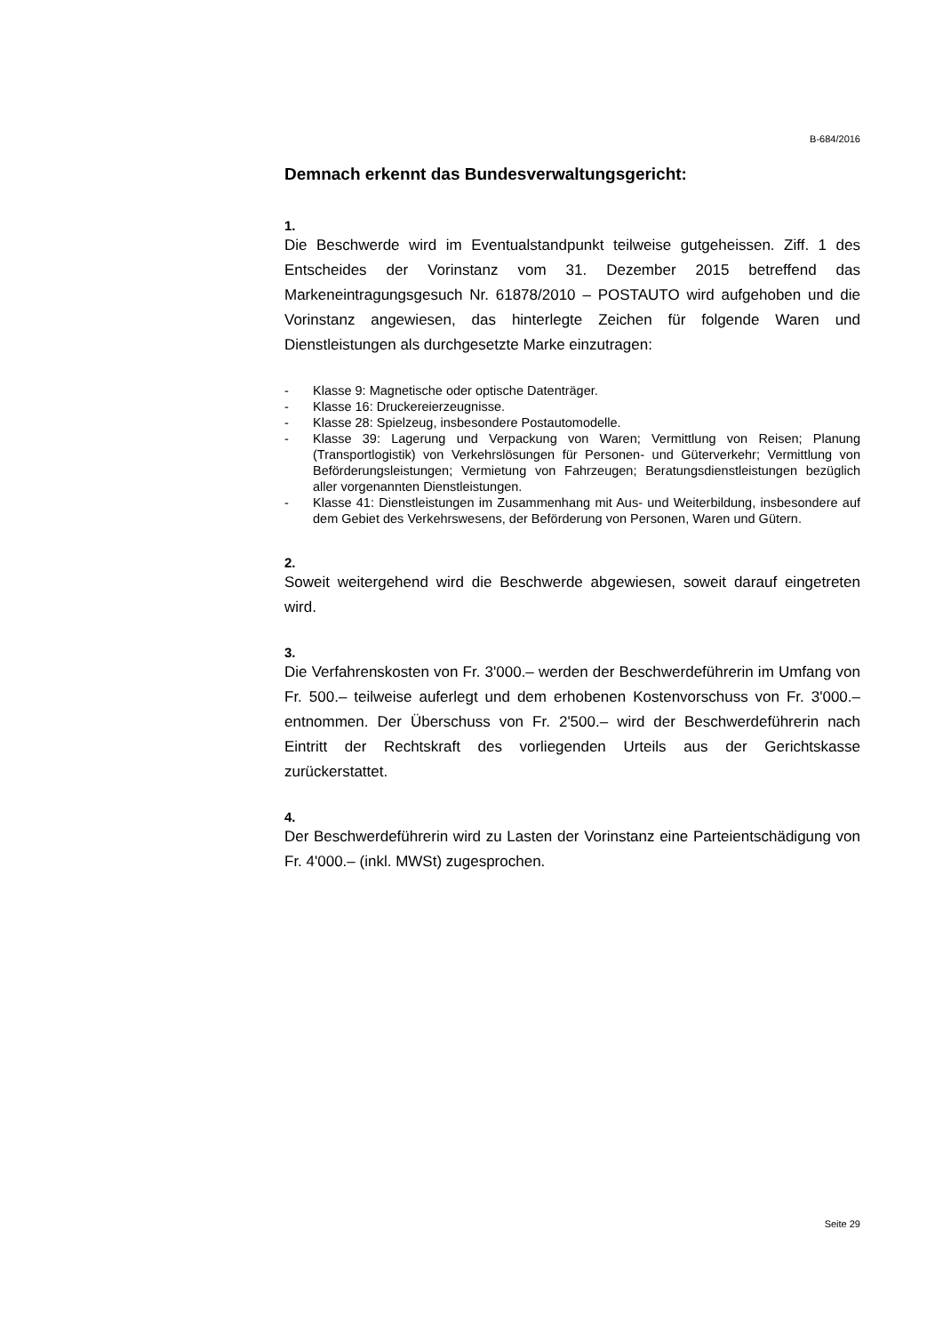B-684/2016
Demnach erkennt das Bundesverwaltungsgericht:
1.
Die Beschwerde wird im Eventualstandpunkt teilweise gutgeheissen. Ziff. 1 des Entscheides der Vorinstanz vom 31. Dezember 2015 betreffend das Markeneintragungsgesuch Nr. 61878/2010 – POSTAUTO wird aufgehoben und die Vorinstanz angewiesen, das hinterlegte Zeichen für folgende Waren und Dienstleistungen als durchgesetzte Marke einzutragen:
- Klasse 9: Magnetische oder optische Datenträger.
- Klasse 16: Druckereierzeugnisse.
- Klasse 28: Spielzeug, insbesondere Postautomodelle.
- Klasse 39: Lagerung und Verpackung von Waren; Vermittlung von Reisen; Planung (Transportlogistik) von Verkehrslösungen für Personen- und Güterverkehr; Vermittlung von Beförderungsleistungen; Vermietung von Fahrzeugen; Beratungsdienstleistungen bezüglich aller vorgenannten Dienstleistungen.
- Klasse 41: Dienstleistungen im Zusammenhang mit Aus- und Weiterbildung, insbesondere auf dem Gebiet des Verkehrswesens, der Beförderung von Personen, Waren und Gütern.
2.
Soweit weitergehend wird die Beschwerde abgewiesen, soweit darauf eingetreten wird.
3.
Die Verfahrenskosten von Fr. 3'000.– werden der Beschwerdeführerin im Umfang von Fr. 500.– teilweise auferlegt und dem erhobenen Kostenvorschuss von Fr. 3'000.– entnommen. Der Überschuss von Fr. 2'500.– wird der Beschwerdeführerin nach Eintritt der Rechtskraft des vorliegenden Urteils aus der Gerichtskasse zurückerstattet.
4.
Der Beschwerdeführerin wird zu Lasten der Vorinstanz eine Parteientschädigung von Fr. 4'000.– (inkl. MWSt) zugesprochen.
Seite 29